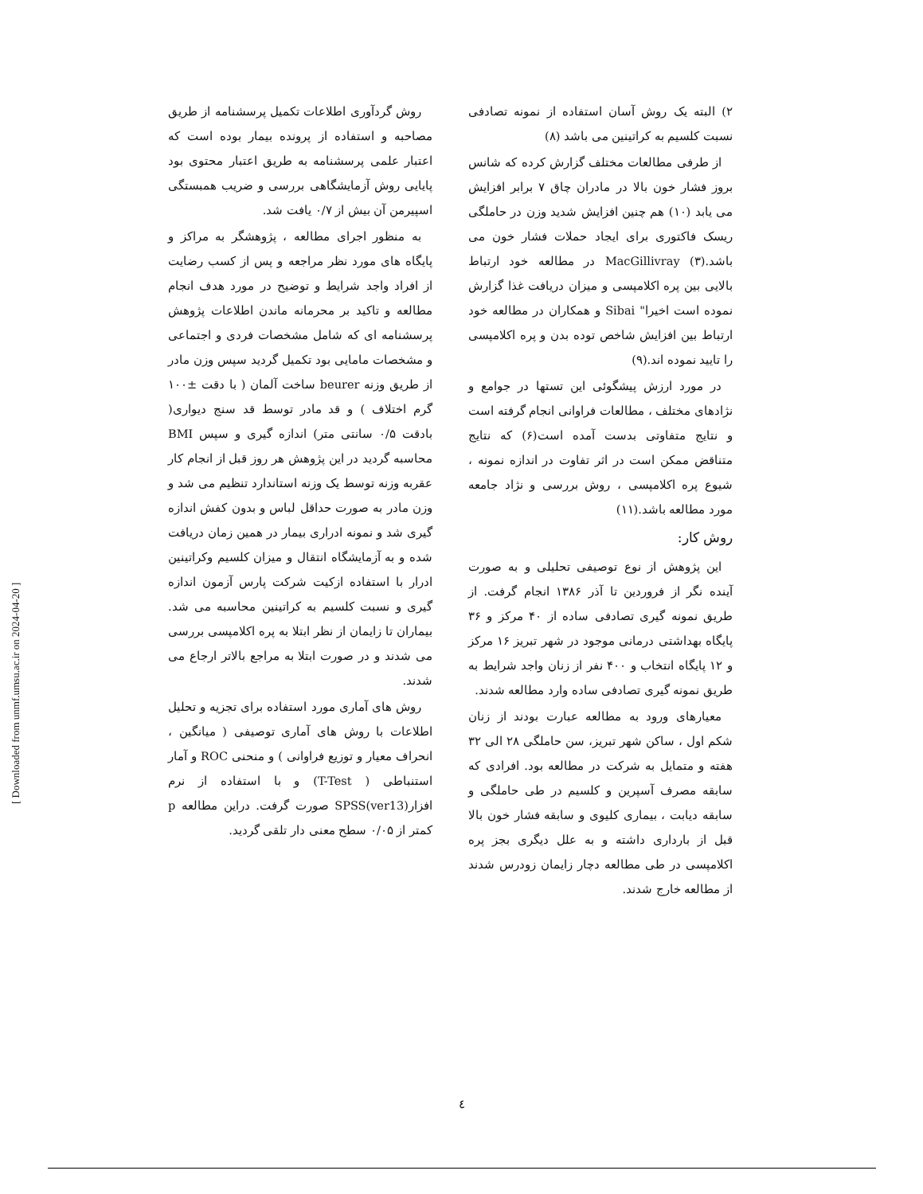۲) البته یک روش آسان استفاده از نمونه تصادفی نسبت کلسیم به کراتینین می باشد (۸)
از طرفی مطالعات مختلف گزارش کرده که شانس بروز فشار خون بالا در مادران چاق ۷ برابر افزایش می یابد (۱۰) هم چنین افزایش شدید وزن در حاملگی ریسک فاکتوری برای ایجاد حملات فشار خون می باشد.(۳) MacGillivray در مطالعه خود ارتباط بالایی بین پره اکلامپسی و میزان دریافت غذا گزارش نموده است اخیرا" Sibai و همکاران در مطالعه خود ارتباط بین افزایش شاخص توده بدن و پره اکلامپسی را تایید نموده اند.(۹)
در مورد ارزش پیشگوئی این تستها در جوامع و نژادهای مختلف ، مطالعات فراوانی انجام گرفته است و نتایج متفاوتی بدست آمده است(۶) که نتایج متناقض ممکن است در اثر تفاوت در اندازه نمونه ، شیوع پره اکلامپسی ، روش بررسی و نژاد جامعه مورد مطالعه باشد.(۱۱)
روش کار:
این پژوهش از نوع توصیفی تحلیلی و به صورت آینده نگر از فروردین تا آذر ۱۳۸۶ انجام گرفت. از طریق نمونه گیری تصادفی ساده از ۴۰ مرکز و ۳۶ پایگاه بهداشتی درمانی موجود در شهر تبریز ۱۶ مرکز و ۱۲ پایگاه انتخاب و ۴۰۰ نفر از زنان واجد شرایط به طریق نمونه گیری تصادفی ساده وارد مطالعه شدند.
معیارهای ورود به مطالعه عبارت بودند از زنان شکم اول ، ساکن شهر تبریز، سن حاملگی ۲۸ الی ۳۲ هفته و متمایل به شرکت در مطالعه بود. افرادی که سابقه مصرف آسپرین و کلسیم در طی حاملگی و سابقه دیابت ، بیماری کلیوی و سابقه فشار خون بالا قبل از بارداری داشته و به علل دیگری بجز پره اکلامپسی در طی مطالعه دچار زایمان زودرس شدند از مطالعه خارج شدند.
روش گردآوری اطلاعات تکمیل پرسشنامه از طریق مصاحبه و استفاده از پرونده بیمار بوده است که اعتبار علمی پرسشنامه به طریق اعتبار محتوی بود پایایی روش آزمایشگاهی بررسی و ضریب همبستگی اسپیرمن آن بیش از ۰/۷ یافت شد.
به منظور اجرای مطالعه ، پژوهشگر به مراکز و پایگاه های مورد نظر مراجعه و پس از کسب رضایت از افراد واجد شرایط و توضیح در مورد هدف انجام مطالعه و تاکید بر محرمانه ماندن اطلاعات پژوهش پرسشنامه ای که شامل مشخصات فردی و اجتماعی و مشخصات مامایی بود تکمیل گردید سپس وزن مادر از طریق وزنه beurer ساخت آلمان ( با دقت ±۱۰۰ گرم اختلاف ) و قد مادر توسط قد سنج دیواری( بادقت ۰/۵ سانتی متر) اندازه گیری و سپس BMI محاسبه گردید در این پژوهش هر روز قبل از انجام کار عقربه وزنه توسط یک وزنه استاندارد تنظیم می شد و وزن مادر به صورت حداقل لباس و بدون کفش اندازه گیری شد و نمونه ادراری بیمار در همین زمان دریافت شده و به آزمایشگاه انتقال و میزان کلسیم وکراتینین ادرار با استفاده ازکیت شرکت پارس آزمون اندازه گیری و نسبت کلسیم به کراتینین محاسبه می شد. بیماران تا زایمان از نظر ابتلا به پره اکلامپسی بررسی می شدند و در صورت ابتلا به مراجع بالاتر ارجاع می شدند.
روش های آماری مورد استفاده برای تجزیه و تحلیل اطلاعات با روش های آماری توصیفی ( میانگین ، انحراف معیار و توزیع فراوانی ) و منحنی ROC و آمار استنباطی ( T-Test) و با استفاده از نرم افزار(SPSS(ver13 صورت گرفت. دراین مطالعه p کمتر از ۰/۰۵ سطح معنی دار تلقی گردید.
[ Downloaded from unmf.umsu.ac.ir on 2024-04-20 ]
٤